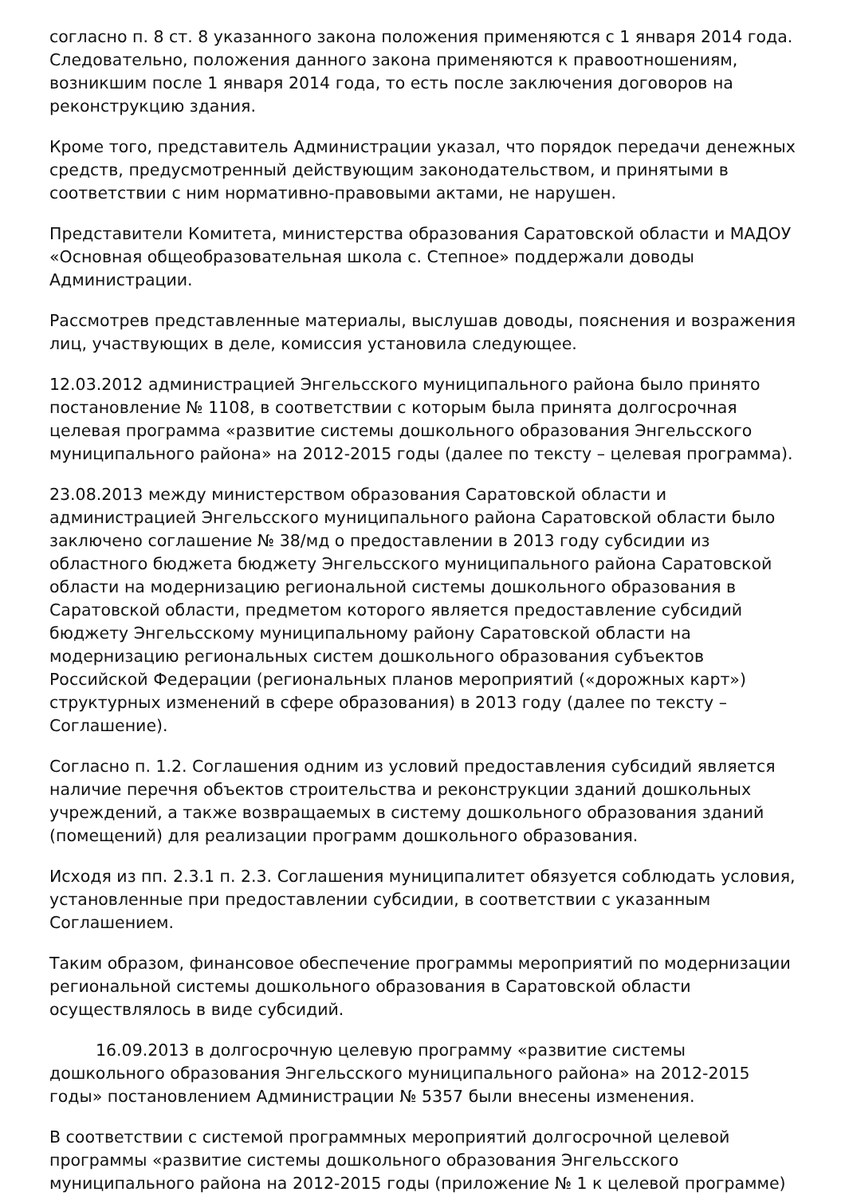согласно п. 8 ст. 8 указанного закона положения применяются с 1 января 2014 года. Следовательно, положения данного закона применяются к правоотношениям, возникшим после 1 января 2014 года, то есть после заключения договоров на реконструкцию здания.
Кроме того, представитель Администрации указал, что порядок передачи денежных средств, предусмотренный действующим законодательством, и принятыми в соответствии с ним нормативно-правовыми актами, не нарушен.
Представители Комитета, министерства образования Саратовской области и МАДОУ «Основная общеобразовательная школа с. Степное» поддержали доводы Администрации.
Рассмотрев представленные материалы, выслушав доводы, пояснения и возражения лиц, участвующих в деле, комиссия установила следующее.
12.03.2012 администрацией Энгельсского муниципального района было принято постановление № 1108, в соответствии с которым была принята долгосрочная целевая программа «развитие системы дошкольного образования Энгельсского муниципального района» на 2012-2015 годы (далее по тексту – целевая программа).
23.08.2013 между министерством образования Саратовской области и администрацией Энгельсского муниципального района Саратовской области было заключено соглашение № 38/мд о предоставлении в 2013 году субсидии из областного бюджета бюджету Энгельсского муниципального района Саратовской области на модернизацию региональной системы дошкольного образования в Саратовской области, предметом которого является предоставление субсидий бюджету Энгельсскому муниципальному району Саратовской области на модернизацию региональных систем дошкольного образования субъектов Российской Федерации (региональных планов мероприятий («дорожных карт») структурных изменений в сфере образования) в 2013 году (далее по тексту – Соглашение).
Согласно п. 1.2. Соглашения одним из условий предоставления субсидий является наличие перечня объектов строительства и реконструкции зданий дошкольных учреждений, а также возвращаемых в систему дошкольного образования зданий (помещений) для реализации программ дошкольного образования.
Исходя из пп. 2.3.1 п. 2.3. Соглашения муниципалитет обязуется соблюдать условия, установленные при предоставлении субсидии, в соответствии с указанным Соглашением.
Таким образом, финансовое обеспечение программы мероприятий по модернизации региональной системы дошкольного образования в Саратовской области осуществлялось в виде субсидий.
16.09.2013 в долгосрочную целевую программу «развитие системы дошкольного образования Энгельсского муниципального района» на 2012-2015 годы» постановлением Администрации № 5357 были внесены изменения.
В соответствии с системой программных мероприятий долгосрочной целевой программы «развитие системы дошкольного образования Энгельсского муниципального района на 2012-2015 годы (приложение № 1 к целевой программе)